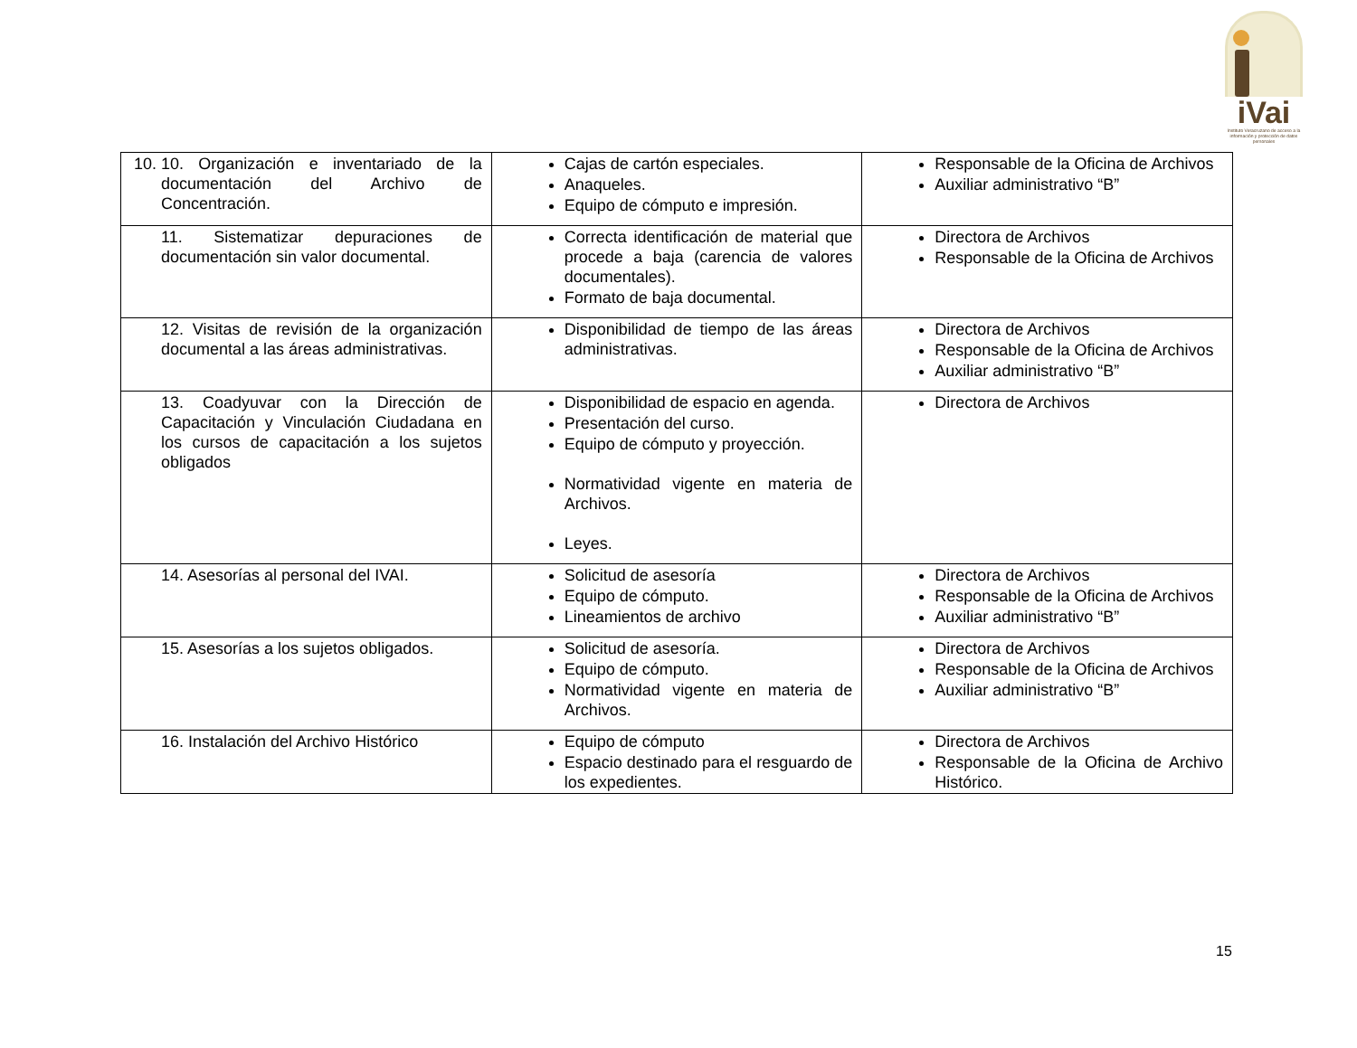iVai
Instituto Veracruzano de acceso a la información y protección de datos personales
| 10. 10. Organización e inventariado de la documentación del Archivo de Concentración. | Cajas de cartón especiales. Anaqueles. Equipo de cómputo e impresión. | Responsable de la Oficina de Archivos Auxiliar administrativo “B” |
| 11. Sistematizar depuraciones de documentación sin valor documental. | Correcta identificación de material que procede a baja (carencia de valores documentales). Formato de baja documental. | Directora de Archivos Responsable de la Oficina de Archivos |
| 12. Visitas de revisión de la organización documental a las áreas administrativas. | Disponibilidad de tiempo de las áreas administrativas. | Directora de Archivos Responsable de la Oficina de Archivos Auxiliar administrativo “B” |
| 13. Coadyuvar con la Dirección de Capacitación y Vinculación Ciudadana en los cursos de capacitación a los sujetos obligados | Disponibilidad de espacio en agenda. Presentación del curso. Equipo de cómputo y proyección. Normatividad vigente en materia de Archivos. Leyes. | Directora de Archivos |
| 14. Asesorías al personal del IVAI. | Solicitud de asesoría Equipo de cómputo. Lineamientos de archivo | Directora de Archivos Responsable de la Oficina de Archivos Auxiliar administrativo “B” |
| 15. Asesorías a los sujetos obligados. | Solicitud de asesoría. Equipo de cómputo. Normatividad vigente en materia de Archivos. | Directora de Archivos Responsable de la Oficina de Archivos Auxiliar administrativo “B” |
| 16. Instalación del Archivo Histórico | Equipo de cómputo Espacio destinado para el resguardo de los expedientes. | Directora de Archivos Responsable de la Oficina de Archivo Histórico. |
15